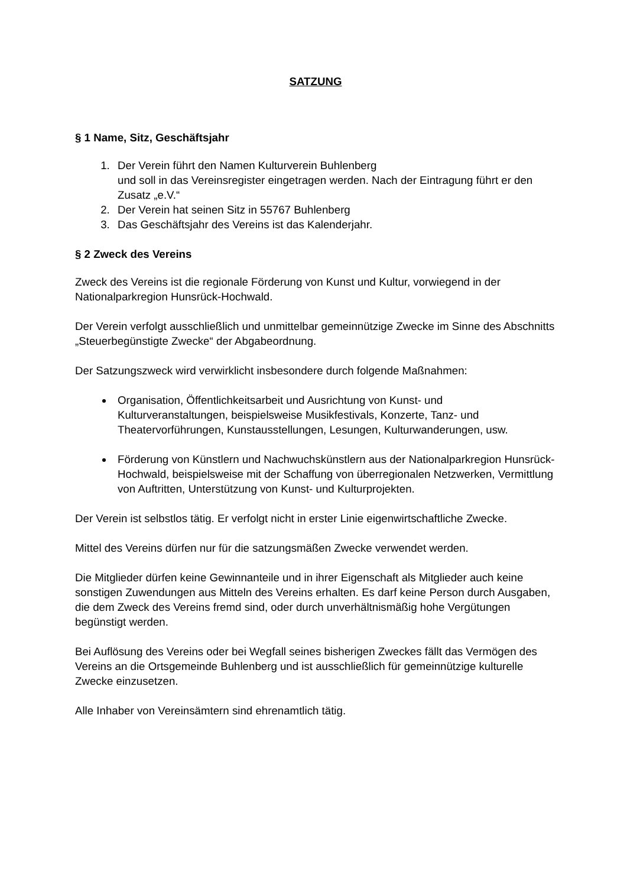SATZUNG
§ 1 Name, Sitz, Geschäftsjahr
1. Der Verein führt den Namen Kulturverein Buhlenberg
und soll in das Vereinsregister eingetragen werden. Nach der Eintragung führt er den Zusatz „e.V.“
2. Der Verein hat seinen Sitz in 55767 Buhlenberg
3. Das Geschäftsjahr des Vereins ist das Kalenderjahr.
§ 2 Zweck des Vereins
Zweck des Vereins ist die regionale Förderung von Kunst und Kultur, vorwiegend in der Nationalparkregion Hunsrück-Hochwald.
Der Verein verfolgt ausschließlich und unmittelbar gemeinnützige Zwecke im Sinne des Abschnitts „Steuerbegünstigte Zwecke“ der Abgabeordnung.
Der Satzungszweck wird verwirklicht insbesondere durch folgende Maßnahmen:
Organisation, Öffentlichkeitsarbeit und Ausrichtung von Kunst- und Kulturveranstaltungen, beispielsweise Musikfestivals, Konzerte, Tanz- und Theatervorführungen, Kunstausstellungen, Lesungen, Kulturwanderungen, usw.
Förderung von Künstlern und Nachwuchskünstlern aus der Nationalparkregion Hunsrück-Hochwald, beispielsweise mit der Schaffung von überregionalen Netzwerken, Vermittlung von Auftritten, Unterstützung von Kunst- und Kulturprojekten.
Der Verein ist selbstlos tätig. Er verfolgt nicht in erster Linie eigenwirtschaftliche Zwecke.
Mittel des Vereins dürfen nur für die satzungsmäßen Zwecke verwendet werden.
Die Mitglieder dürfen keine Gewinnanteile und in ihrer Eigenschaft als Mitglieder auch keine sonstigen Zuwendungen aus Mitteln des Vereins erhalten. Es darf keine Person durch Ausgaben, die dem Zweck des Vereins fremd sind, oder durch unverhältnismäßig hohe Vergütungen begünstigt werden.
Bei Auflösung des Vereins oder bei Wegfall seines bisherigen Zweckes fällt das Vermögen des Vereins an die Ortsgemeinde Buhlenberg und ist ausschließlich für gemeinnützige kulturelle Zwecke einzusetzen.
Alle Inhaber von Vereinsämtern sind ehrenamtlich tätig.